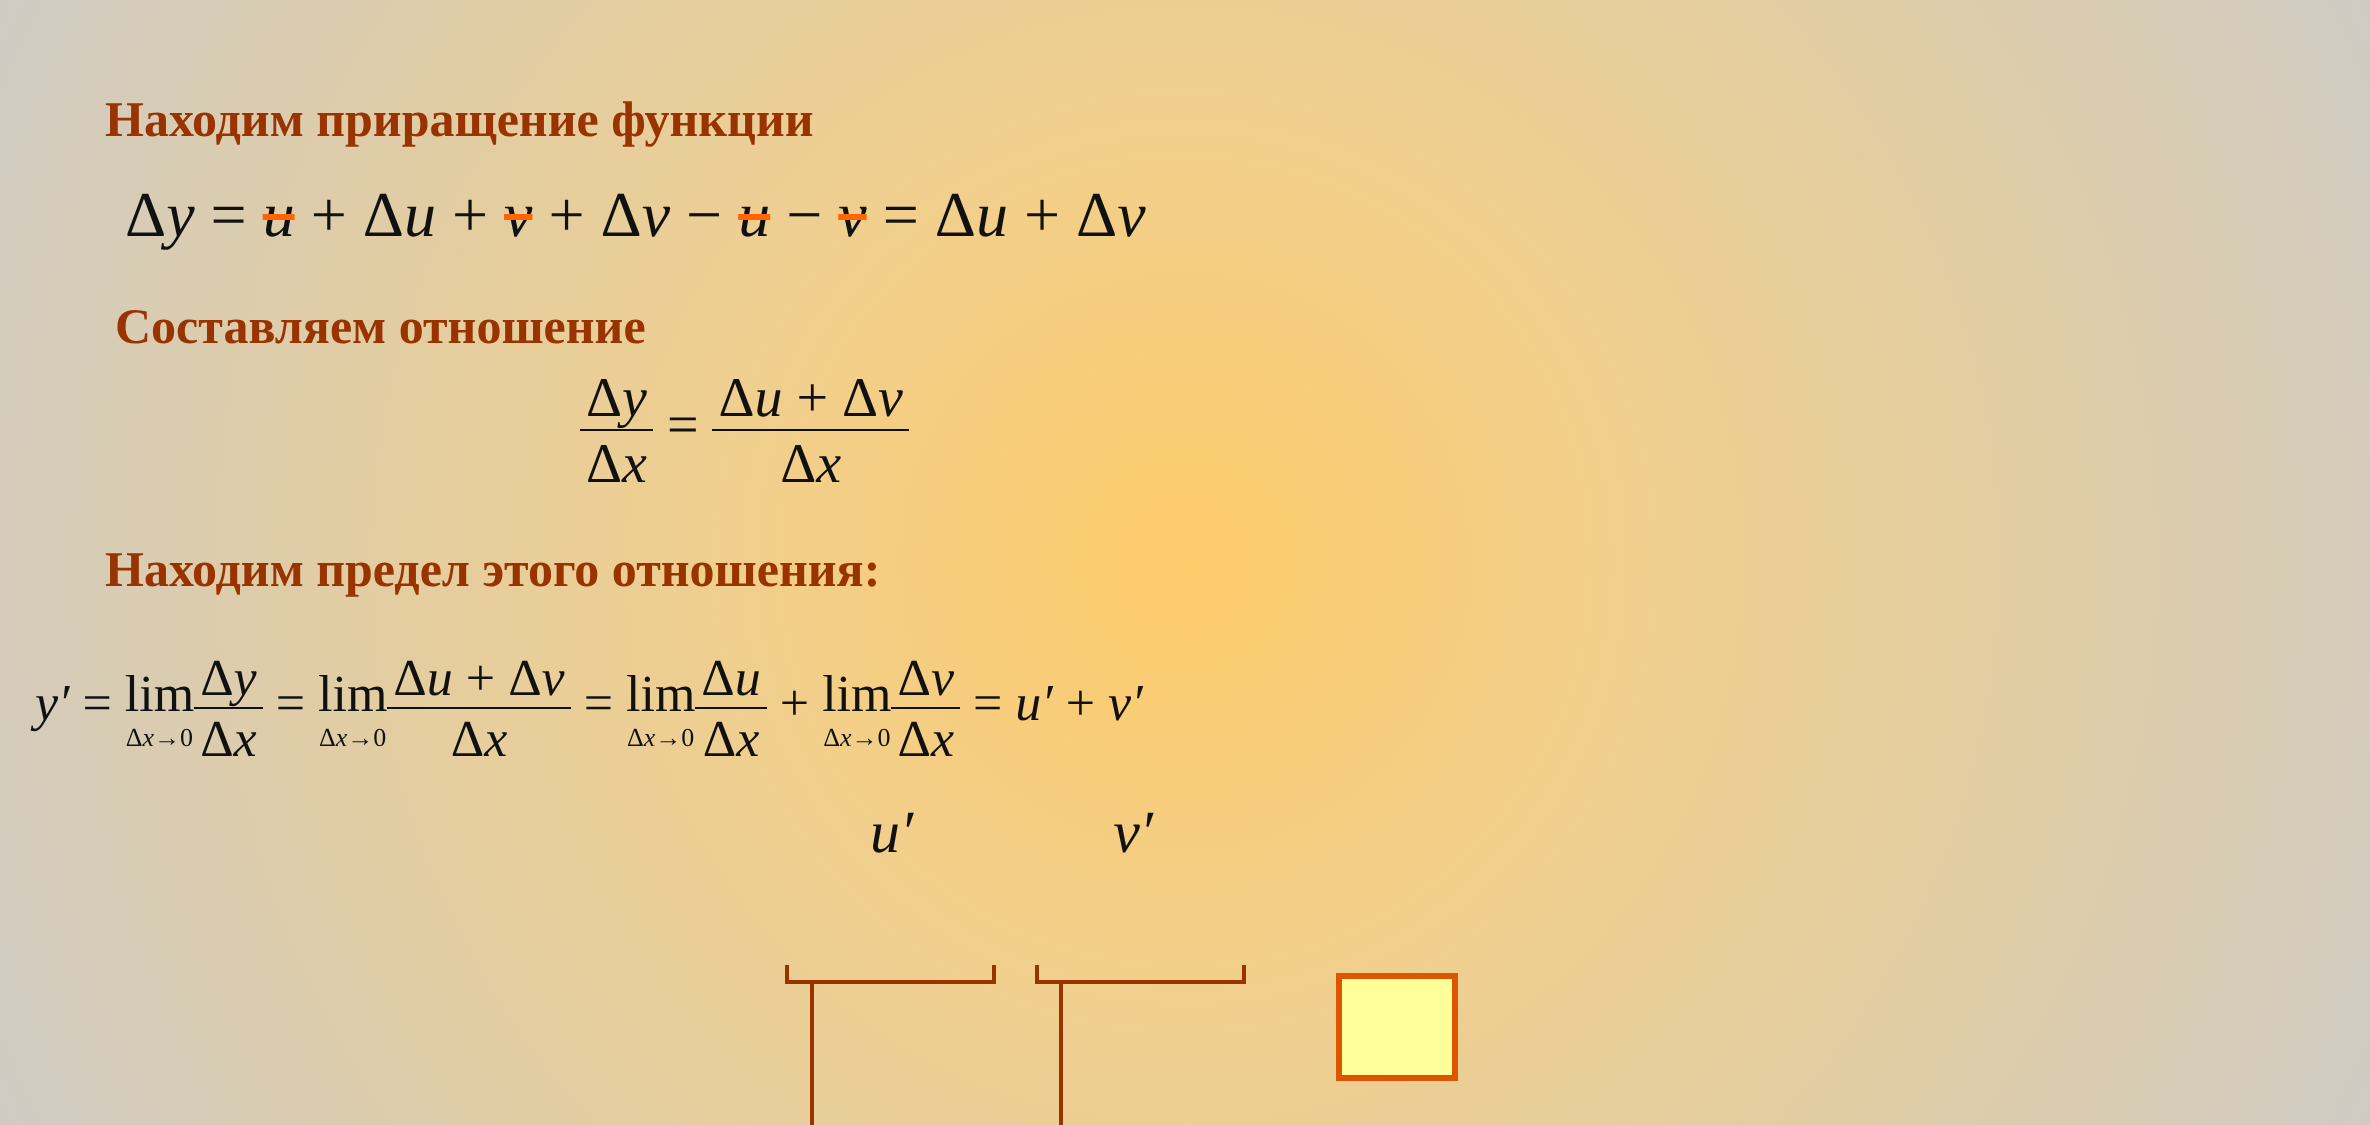Находим приращение функции
Δy = u + Δu + v + Δv − u − v = Δu + Δv
Составляем отношение
Δy Δx = Δu + Δv Δx
Находим предел этого отношения:
y′ = lim Δx→0 Δy Δx = lim Δx→0 Δu + Δv Δx = lim Δx→0 Δu Δx + lim Δx→0 Δv Δx = u′ + v′
u′ v′